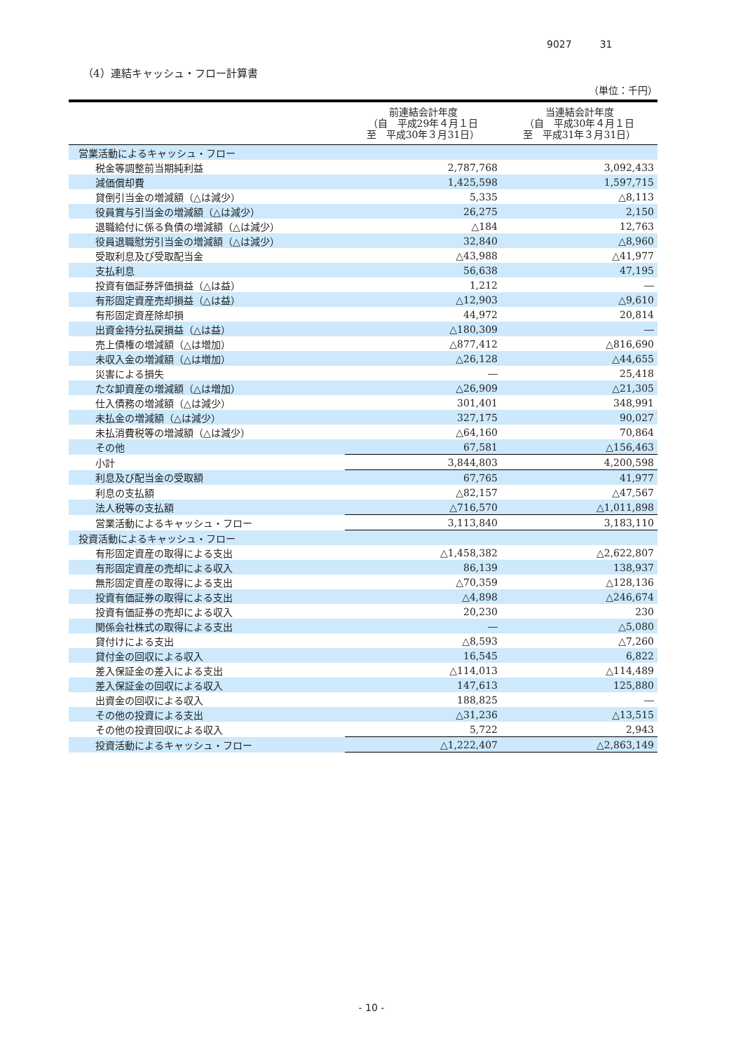9027 31
（4）連結キャッシュ・フロー計算書
（単位：千円）
| | 前連結会計年度 （自 平成29年４月１日 至 平成30年３月31日） | 当連結会計年度 （自 平成30年４月１日 至 平成31年３月31日） |
| --- | --- | --- |
| 営業活動によるキャッシュ・フロー | | |
| 税金等調整前当期純利益 | 2,787,768 | 3,092,433 |
| 減価償却費 | 1,425,598 | 1,597,715 |
| 貸倒引当金の増減額（△は減少） | 5,335 | △8,113 |
| 役員賞与引当金の増減額（△は減少） | 26,275 | 2,150 |
| 退職給付に係る負債の増減額（△は減少） | △184 | 12,763 |
| 役員退職慰労引当金の増減額（△は減少） | 32,840 | △8,960 |
| 受取利息及び受取配当金 | △43,988 | △41,977 |
| 支払利息 | 56,638 | 47,195 |
| 投資有価証券評価損益（△は益） | 1,212 | ― |
| 有形固定資産売却損益（△は益） | △12,903 | △9,610 |
| 有形固定資産除却損 | 44,972 | 20,814 |
| 出資金持分払戻損益（△は益） | △180,309 | ― |
| 売上債権の増減額（△は増加） | △877,412 | △816,690 |
| 未収入金の増減額（△は増加） | △26,128 | △44,655 |
| 災害による損失 | ― | 25,418 |
| たな卸資産の増減額（△は増加） | △26,909 | △21,305 |
| 仕入債務の増減額（△は減少） | 301,401 | 348,991 |
| 未払金の増減額（△は減少） | 327,175 | 90,027 |
| 未払消費税等の増減額（△は減少） | △64,160 | 70,864 |
| その他 | 67,581 | △156,463 |
| 小計 | 3,844,803 | 4,200,598 |
| 利息及び配当金の受取額 | 67,765 | 41,977 |
| 利息の支払額 | △82,157 | △47,567 |
| 法人税等の支払額 | △716,570 | △1,011,898 |
| 営業活動によるキャッシュ・フロー | 3,113,840 | 3,183,110 |
| 投資活動によるキャッシュ・フロー | | |
| 有形固定資産の取得による支出 | △1,458,382 | △2,622,807 |
| 有形固定資産の売却による収入 | 86,139 | 138,937 |
| 無形固定資産の取得による支出 | △70,359 | △128,136 |
| 投資有価証券の取得による支出 | △4,898 | △246,674 |
| 投資有価証券の売却による収入 | 20,230 | 230 |
| 関係会社株式の取得による支出 | ― | △5,080 |
| 貸付けによる支出 | △8,593 | △7,260 |
| 貸付金の回収による収入 | 16,545 | 6,822 |
| 差入保証金の差入による支出 | △114,013 | △114,489 |
| 差入保証金の回収による収入 | 147,613 | 125,880 |
| 出資金の回収による収入 | 188,825 | ― |
| その他の投資による支出 | △31,236 | △13,515 |
| その他の投資回収による収入 | 5,722 | 2,943 |
| 投資活動によるキャッシュ・フロー | △1,222,407 | △2,863,149 |
- 10 -